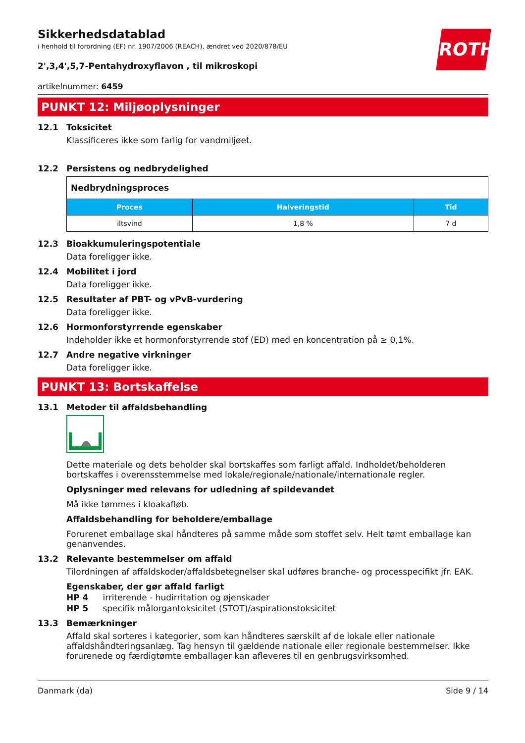ROTH
Sikkerhedsdatablad
i henhold til forordning (EF) nr. 1907/2006 (REACH), ændret ved 2020/878/EU
2',3,4',5,7-Pentahydroxyflavon , til mikroskopi
artikelnummer: 6459
PUNKT 12: Miljøoplysninger
12.1 Toksicitet
Klassificeres ikke som farlig for vandmiljøet.
12.2 Persistens og nedbrydelighed
| Nedbrydningsproces | | |
| --- | --- | --- |
| Proces | Halveringstid | Tid |
| iltsvind | 1,8 % | 7 d |
12.3 Bioakkumuleringspotentiale
Data foreligger ikke.
12.4 Mobilitet i jord
Data foreligger ikke.
12.5 Resultater af PBT- og vPvB-vurdering
Data foreligger ikke.
12.6 Hormonforstyrrende egenskaber
Indeholder ikke et hormonforstyrrende stof (ED) med en koncentration på ≥ 0,1%.
12.7 Andre negative virkninger
Data foreligger ikke.
PUNKT 13: Bortskaffelse
13.1 Metoder til affaldsbehandling
Dette materiale og dets beholder skal bortskaffes som farligt affald. Indholdet/beholderen bortskaffes i overensstemmelse med lokale/regionale/nationale/internationale regler.
Oplysninger med relevans for udledning af spildevandet
Må ikke tømmes i kloakafløb.
Affaldsbehandling for beholdere/emballage
Forurenet emballage skal håndteres på samme måde som stoffet selv. Helt tømt emballage kan genanvendes.
13.2 Relevante bestemmelser om affald
Tilordningen af affaldskoder/affaldsbetegnelser skal udføres branche- og processpecifikt jfr. EAK.
Egenskaber, der gør affald farligt
HP 4 irriterende - hudirritation og øjenskader
HP 5 specifik målorgantoksicitet (STOT)/aspirationstoksicitet
13.3 Bemærkninger
Affald skal sorteres i kategorier, som kan håndteres særskilt af de lokale eller nationale affaldshåndteringsanlæg. Tag hensyn til gældende nationale eller regionale bestemmelser. Ikke forurenede og færdigtømte emballager kan afleveres til en genbrugsvirksomhed.
Danmark (da) Side 9 / 14